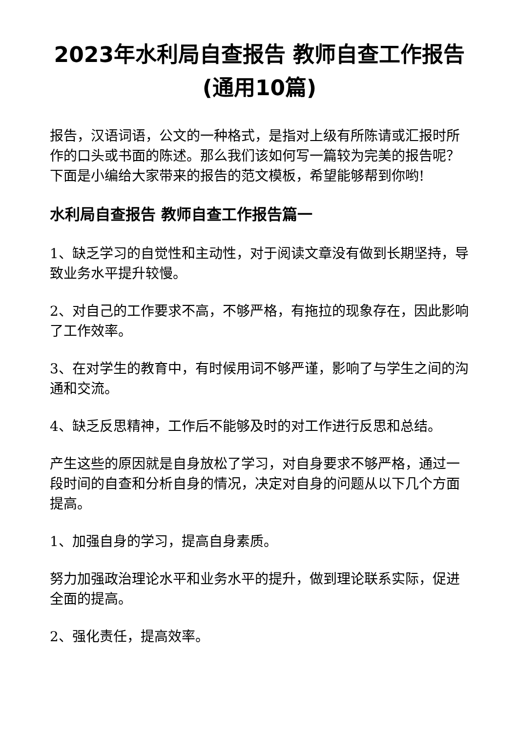2023年水利局自查报告 教师自查工作报告(通用10篇)
报告，汉语词语，公文的一种格式，是指对上级有所陈请或汇报时所作的口头或书面的陈述。那么我们该如何写一篇较为完美的报告呢？下面是小编给大家带来的报告的范文模板，希望能够帮到你哟!
水利局自查报告 教师自查工作报告篇一
1、缺乏学习的自觉性和主动性，对于阅读文章没有做到长期坚持，导致业务水平提升较慢。
2、对自己的工作要求不高，不够严格，有拖拉的现象存在，因此影响了工作效率。
3、在对学生的教育中，有时候用词不够严谨，影响了与学生之间的沟通和交流。
4、缺乏反思精神，工作后不能够及时的对工作进行反思和总结。
产生这些的原因就是自身放松了学习，对自身要求不够严格，通过一段时间的自查和分析自身的情况，决定对自身的问题从以下几个方面提高。
1、加强自身的学习，提高自身素质。
努力加强政治理论水平和业务水平的提升，做到理论联系实际，促进全面的提高。
2、强化责任，提高效率。